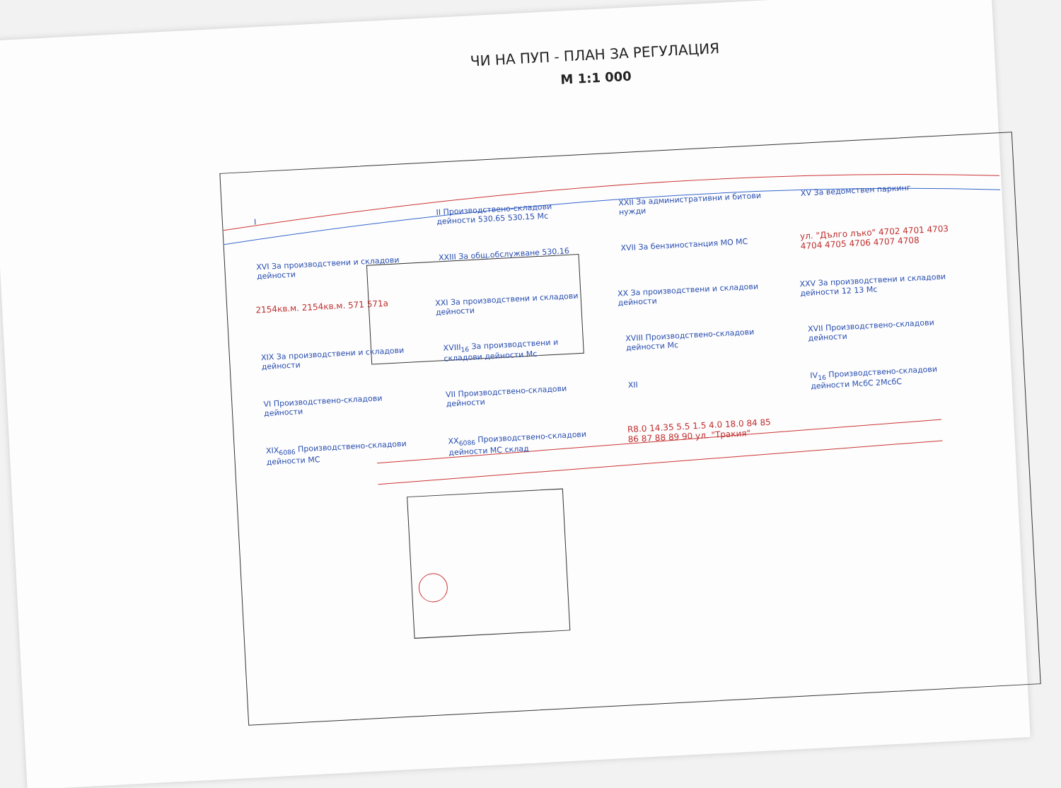ЧИ НА ПУП - ПЛАН ЗА РЕГУЛАЦИЯ
М 1:1 000
I
II Производствено-складови дейности 530.65 530.15 Мс
XXII За административни и битови нужди
XV За ведомствен паркинг
XVI За производствени и складови дейности
XXIII За общ.обслужване 530.16
XVII За бензиностанция МО МС
ул. "Дълго лъко" 4702 4701 4703 4704 4705 4706 4707 4708
2154кв.м. 2154кв.м. 571 571а
XXI За производствени и складови дейности
XX За производствени и складови дейности
XXV За производствени и складови дейности 12 13 Мс
XIX За производствени и складови дейности
XVIII<sub>16</sub> За производствени и складови дейности Мс
XVIII Производствено-складови дейности Мс
XVII Производствено-складови дейности
VI Производствено-складови дейности
VII Производствено-складови дейности
XII
IV<sub>16</sub> Производствено-складови дейности МсбС 2МсбС
XIX<sub>6086</sub> Производствено-складови дейности МС
XX<sub>6086</sub> Производствено-складови дейности МС склад
R8.0 14.35 5.5 1.5 4.0 18.0 84 85 86 87 88 89 90 ул. "Тракия"